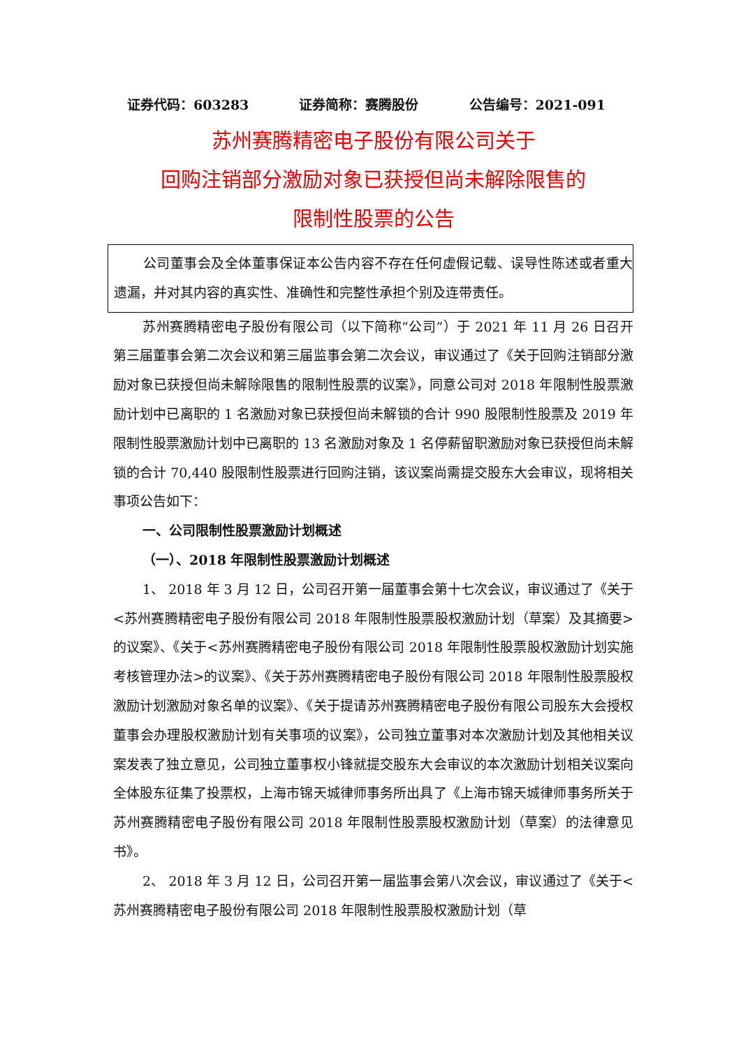证券代码：603283 证券简称：赛腾股份 公告编号：2021-091
苏州赛腾精密电子股份有限公司关于
回购注销部分激励对象已获授但尚未解除限售的
限制性股票的公告
公司董事会及全体董事保证本公告内容不存在任何虚假记载、误导性陈述或者重大遗漏，并对其内容的真实性、准确性和完整性承担个别及连带责任。
苏州赛腾精密电子股份有限公司（以下简称“公司”）于 2021 年 11 月 26 日召开第三届董事会第二次会议和第三届监事会第二次会议，审议通过了《关于回购注销部分激励对象已获授但尚未解除限售的限制性股票的议案》，同意公司对 2018 年限制性股票激励计划中已离职的 1 名激励对象已获授但尚未解锁的合计 990 股限制性股票及 2019 年限制性股票激励计划中已离职的 13 名激励对象及 1 名停薪留职激励对象已获授但尚未解锁的合计 70,440 股限制性股票进行回购注销，该议案尚需提交股东大会审议，现将相关事项公告如下：
一、公司限制性股票激励计划概述
（一）、2018 年限制性股票激励计划概述
1、 2018 年 3 月 12 日，公司召开第一届董事会第十七次会议，审议通过了《关于<苏州赛腾精密电子股份有限公司 2018 年限制性股票股权激励计划（草案）及其摘要>的议案》、《关于<苏州赛腾精密电子股份有限公司 2018 年限制性股票股权激励计划实施考核管理办法>的议案》、《关于苏州赛腾精密电子股份有限公司 2018 年限制性股票股权激励计划激励对象名单的议案》、《关于提请苏州赛腾精密电子股份有限公司股东大会授权董事会办理股权激励计划有关事项的议案》，公司独立董事对本次激励计划及其他相关议案发表了独立意见，公司独立董事权小锋就提交股东大会审议的本次激励计划相关议案向全体股东征集了投票权，上海市锦天城律师事务所出具了《上海市锦天城律师事务所关于苏州赛腾精密电子股份有限公司 2018 年限制性股票股权激励计划（草案）的法律意见书》。
2、 2018 年 3 月 12 日，公司召开第一届监事会第八次会议，审议通过了《关于<苏州赛腾精密电子股份有限公司 2018 年限制性股票股权激励计划（草